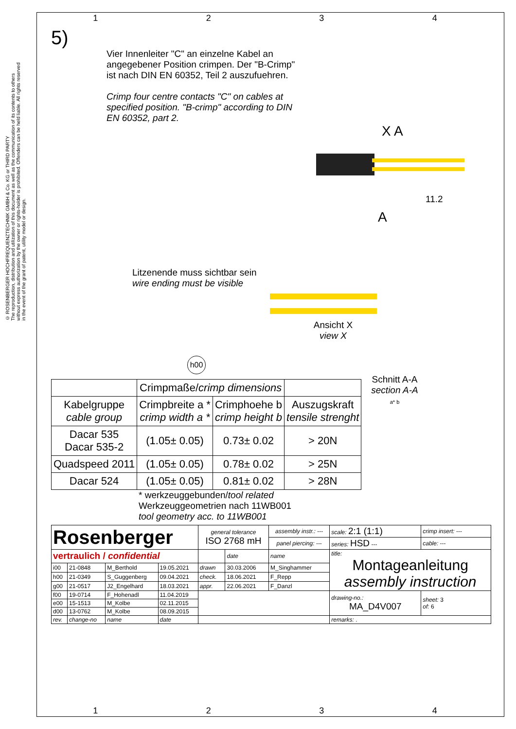© ROSENBERGER HOCHFREQUENZTECHNIK GMBH & Co. KG or THIRD PARTY
The reproduction, distribution and utilization of this document as well as the communication of its contents to others without express authorization by the owner or rights-holder is prohibited. Offenders can be held liable. All rights reserved in the event of the grant of patent, utility model or design.
1234
5)
Vier Innenleiter "C" an einzelne Kabel an angegebener Position crimpen. Der "B-Crimp" ist nach DIN EN 60352, Teil 2 auszufuehren.
Crimp four centre contacts "C" on cables at specified position. "B-crimp" according to DIN EN 60352, part 2.
X A
11.2
A
Litzenende muss sichtbar sein
wire ending must be visible
Ansicht X
view X
h00
| | Crimpmaße/ crimp dimensions | | |
| Kabelgruppe cable group | Crimpbreite a * crimp width a * | Crimphoehe b crimp height b | Auszugskraft tensile strenght |
| Dacar 535 Dacar 535-2 | (1.05± 0.05) | 0.73± 0.02 | > 20N |
| Quadspeed 2011 | (1.05± 0.05) | 0.78± 0.02 | > 25N |
| Dacar 524 | (1.05± 0.05) | 0.81± 0.02 | > 28N |
Schnitt A-A
section A-A
a* b
* werkzeuggebunden/tool related
Werkzeuggeometrien nach 11WB001
tool geometry acc. to 11WB001
| Rosenberger | | | | general tolerance ISO 2768 mH | | assembly instr.: --- | scale: 2:1 (1:1) | crimp insert: --- |
| | | | | | | panel piercing: --- | series: HSD --- | cable: --- |
| vertraulich / confidential | | | | | date | name | title: Montageanleitung assembly instruction | |
| i00 | 21-0848 | M_Berthold | 19.05.2021 | drawn | 30.03.2006 | M_Singhammer | | |
| h00 | 21-0349 | S_Guggenberg | 09.04.2021 | check. | 18.06.2021 | F_Repp | | |
| g00 | 21-0517 | J2_Engelhard | 18.03.2021 | appr. | 22.06.2021 | F_Danzl | | |
| f00 | 19-0714 | F_Hohenadl | 11.04.2019 | | | | drawing-no.: MA_D4V007 | sheet: 3 of: 6 |
| e00 | 15-1513 | M_Kolbe | 02.11.2015 | | | | | |
| d00 | 13-0762 | M_Kolbe | 08.09.2015 | | | | | |
| rev. | change-no | name | date | | | | remarks: . | |
1234